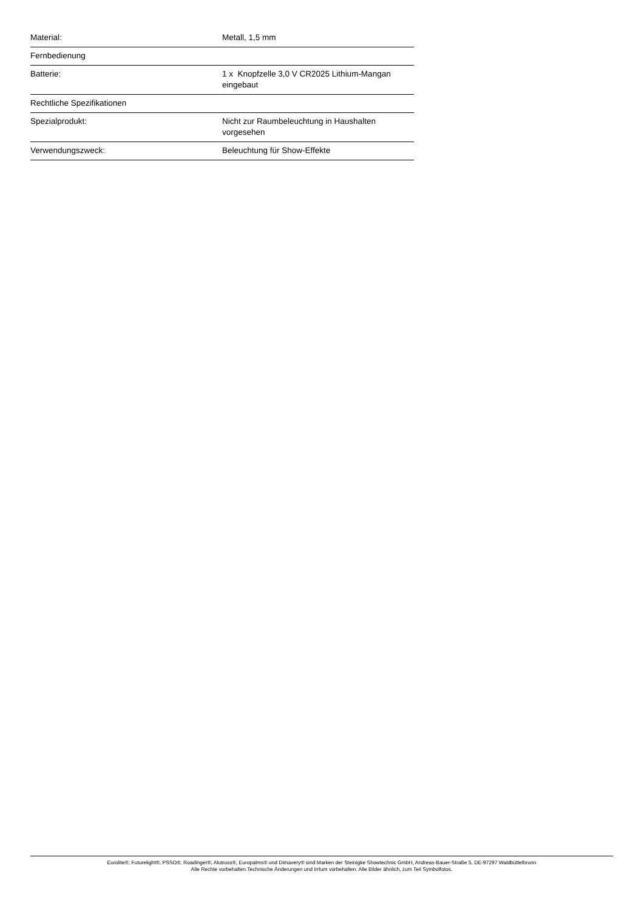| Material: | Metall, 1,5 mm |
| Fernbedienung | |
| Batterie: | 1 x Knopfzelle 3,0 V CR2025 Lithium-Mangan eingebaut |
| Rechtliche Spezifikationen | |
| Spezialprodukt: | Nicht zur Raumbeleuchtung in Haushalten vorgesehen |
| Verwendungszweck: | Beleuchtung für Show-Effekte |
Eurolite®, Futurelight®, PSSO®, Roadinger®, Alutruss®, Europalms® und Dimavery® sind Marken der Steinigke Showtechnic GmbH, Andreas-Bauer-Straße 5, DE-97297 Waldbüttelbrunn
Alle Rechte vorbehalten.Technische Änderungen und Irrtum vorbehalten. Alle Bilder ähnlich, zum Teil Symbolfotos.